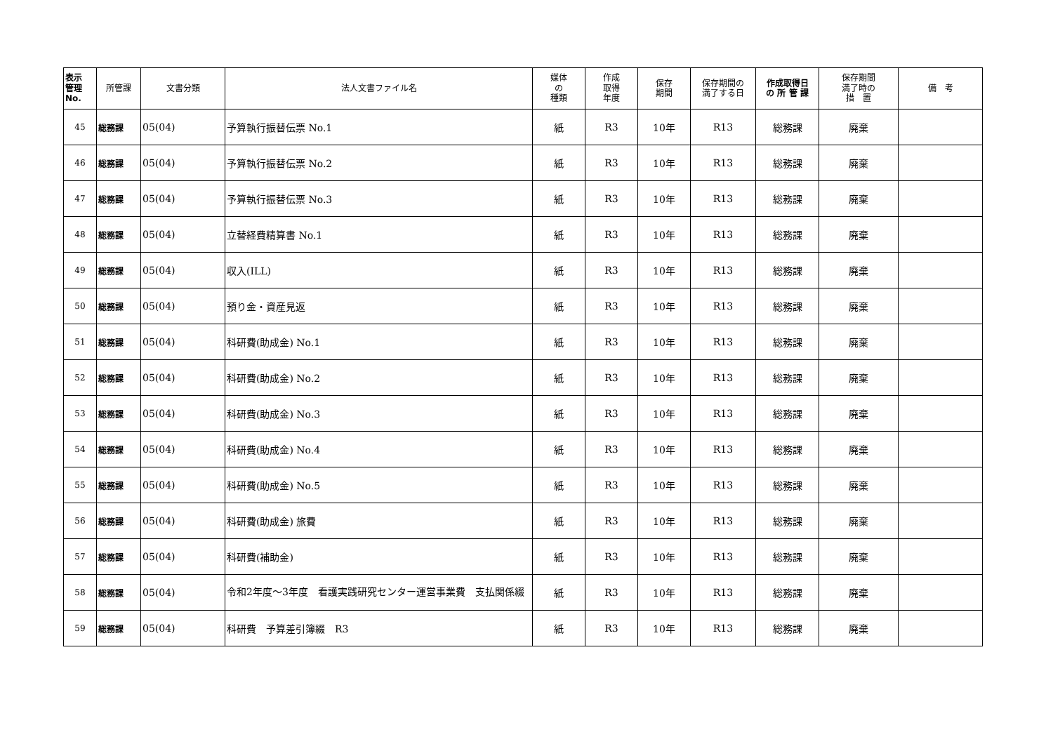| 表示 管理 No. | 所管課 | 文書分類 | 法人文書ファイル名 | 媒体 の 種類 | 作成 取得 年度 | 保存 期間 | 保存期間の 満了する日 | 作成取得日 の 所 管 課 | 保存期間 満了時の 措 置 | 備 考 |
| --- | --- | --- | --- | --- | --- | --- | --- | --- | --- | --- |
| 45 | 総務課 | 05(04) | 予算執行振替伝票 No.1 | 紙 | R3 | 10年 | R13 | 総務課 | 廃棄 | |
| 46 | 総務課 | 05(04) | 予算執行振替伝票 No.2 | 紙 | R3 | 10年 | R13 | 総務課 | 廃棄 | |
| 47 | 総務課 | 05(04) | 予算執行振替伝票 No.3 | 紙 | R3 | 10年 | R13 | 総務課 | 廃棄 | |
| 48 | 総務課 | 05(04) | 立替経費精算書 No.1 | 紙 | R3 | 10年 | R13 | 総務課 | 廃棄 | |
| 49 | 総務課 | 05(04) | 収入(ILL) | 紙 | R3 | 10年 | R13 | 総務課 | 廃棄 | |
| 50 | 総務課 | 05(04) | 預り金・資産見返 | 紙 | R3 | 10年 | R13 | 総務課 | 廃棄 | |
| 51 | 総務課 | 05(04) | 科研費(助成金) No.1 | 紙 | R3 | 10年 | R13 | 総務課 | 廃棄 | |
| 52 | 総務課 | 05(04) | 科研費(助成金) No.2 | 紙 | R3 | 10年 | R13 | 総務課 | 廃棄 | |
| 53 | 総務課 | 05(04) | 科研費(助成金) No.3 | 紙 | R3 | 10年 | R13 | 総務課 | 廃棄 | |
| 54 | 総務課 | 05(04) | 科研費(助成金) No.4 | 紙 | R3 | 10年 | R13 | 総務課 | 廃棄 | |
| 55 | 総務課 | 05(04) | 科研費(助成金) No.5 | 紙 | R3 | 10年 | R13 | 総務課 | 廃棄 | |
| 56 | 総務課 | 05(04) | 科研費(助成金) 旅費 | 紙 | R3 | 10年 | R13 | 総務課 | 廃棄 | |
| 57 | 総務課 | 05(04) | 科研費(補助金) | 紙 | R3 | 10年 | R13 | 総務課 | 廃棄 | |
| 58 | 総務課 | 05(04) | 令和2年度～3年度 看護実践研究センター運営事業費 支払関係綴 | 紙 | R3 | 10年 | R13 | 総務課 | 廃棄 | |
| 59 | 総務課 | 05(04) | 科研費 予算差引簿綴 R3 | 紙 | R3 | 10年 | R13 | 総務課 | 廃棄 | |